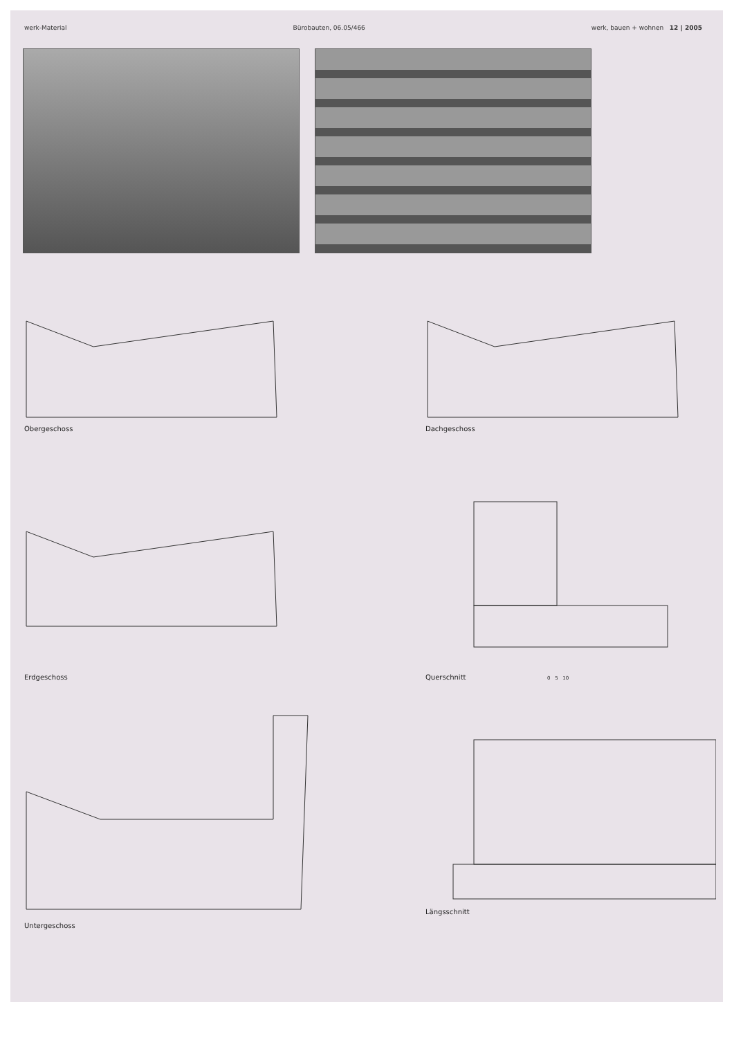werk-Material Bürobauten, 06.05/466 werk, bauen + wohnen 12 | 2005
Obergeschoss Dachgeschoss
Erdgeschoss
Querschnitt 0 5 10
Untergeschoss
Längsschnitt